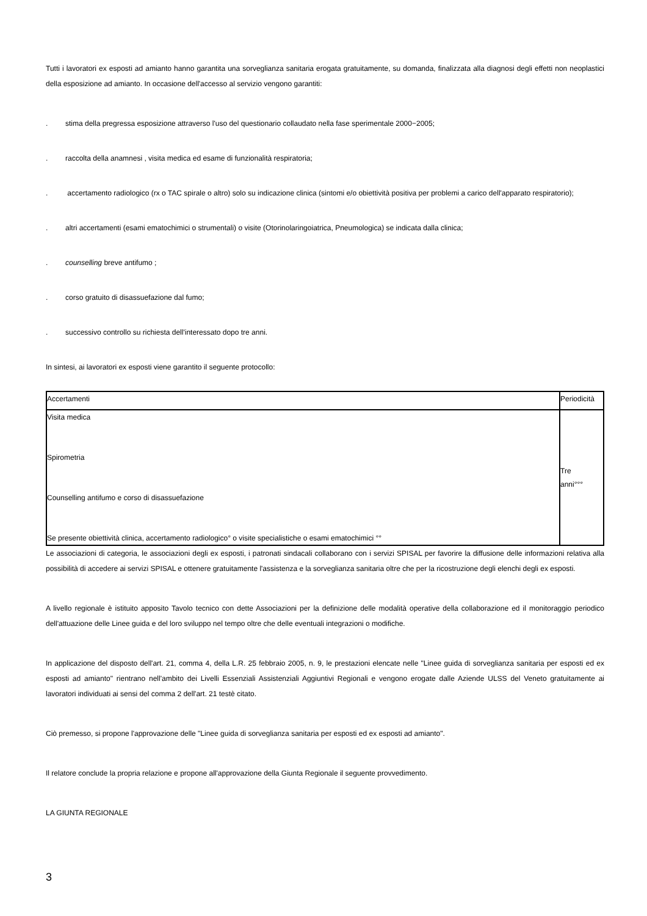Tutti i lavoratori ex esposti ad amianto hanno garantita una sorveglianza sanitaria erogata gratuitamente, su domanda, finalizzata alla diagnosi degli effetti non neoplastici della esposizione ad amianto. In occasione dell'accesso al servizio vengono garantiti:
. stima della pregressa esposizione attraverso l'uso del questionario collaudato nella fase sperimentale 2000−2005;
. raccolta della anamnesi , visita medica ed esame di funzionalità respiratoria;
. accertamento radiologico (rx o TAC spirale o altro) solo su indicazione clinica (sintomi e/o obiettività positiva per problemi a carico dell'apparato respiratorio);
. altri accertamenti (esami ematochimici o strumentali) o visite (Otorinolaringoiatrica, Pneumologica) se indicata dalla clinica;
. counselling breve antifumo ;
. corso gratuito di disassuefazione dal fumo;
. successivo controllo su richiesta dell'interessato dopo tre anni.
In sintesi, ai lavoratori ex esposti viene garantito il seguente protocollo:
| Accertamenti | Periodicità |
| Visita medica Spirometria Counselling antifumo e corso di disassuefazione Se presente obiettività clinica, accertamento radiologico° o visite specialistiche o esami ematochimici °° | Tre anni°°° |
Le associazioni di categoria, le associazioni degli ex esposti, i patronati sindacali collaborano con i servizi SPISAL per favorire la diffusione delle informazioni relativa alla possibilità di accedere ai servizi SPISAL e ottenere gratuitamente l'assistenza e la sorveglianza sanitaria oltre che per la ricostruzione degli elenchi degli ex esposti.
A livello regionale è istituito apposito Tavolo tecnico con dette Associazioni per la definizione delle modalità operative della collaborazione ed il monitoraggio periodico dell'attuazione delle Linee guida e del loro sviluppo nel tempo oltre che delle eventuali integrazioni o modifiche.
In applicazione del disposto dell'art. 21, comma 4, della L.R. 25 febbraio 2005, n. 9, le prestazioni elencate nelle "Linee guida di sorveglianza sanitaria per esposti ed ex esposti ad amianto" rientrano nell'ambito dei Livelli Essenziali Assistenziali Aggiuntivi Regionali e vengono erogate dalle Aziende ULSS del Veneto gratuitamente ai lavoratori individuati ai sensi del comma 2 dell'art. 21 testè citato.
Ciò premesso, si propone l'approvazione delle "Linee guida di sorveglianza sanitaria per esposti ed ex esposti ad amianto".
Il relatore conclude la propria relazione e propone all'approvazione della Giunta Regionale il seguente provvedimento.
LA GIUNTA REGIONALE
3